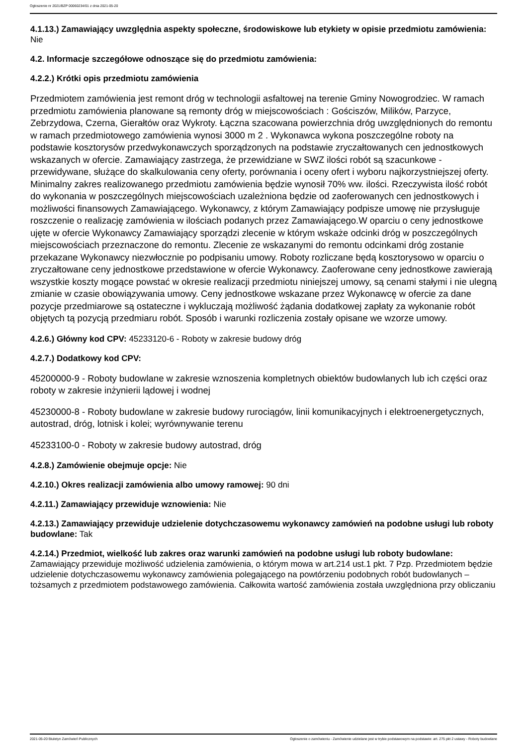Ogłoszenie nr 2021/BZP 00060234/01 z dnia 2021-05-20
4.1.13.) Zamawiający uwzględnia aspekty społeczne, środowiskowe lub etykiety w opisie przedmiotu zamówienia: Nie
4.2. Informacje szczegółowe odnoszące się do przedmiotu zamówienia:
4.2.2.) Krótki opis przedmiotu zamówienia
Przedmiotem zamówienia jest remont dróg w technologii asfaltowej na terenie Gminy Nowogrodziec. W ramach przedmiotu zamówienia planowane są remonty dróg w miejscowościach : Gościszów, Milików, Parzyce, Zebrzydowa, Czerna, Gierałtów oraz Wykroty. Łączna szacowana powierzchnia dróg uwzględnionych do remontu w ramach przedmiotowego zamówienia wynosi 3000 m 2 . Wykonawca wykona poszczególne roboty na podstawie kosztorysów przedwykonawczych sporządzonych na podstawie zryczałtowanych cen jednostkowych wskazanych w ofercie. Zamawiający zastrzega, że przewidziane w SWZ ilości robót są szacunkowe - przewidywane, służące do skalkulowania ceny oferty, porównania i oceny ofert i wyboru najkorzystniejszej oferty. Minimalny zakres realizowanego przedmiotu zamówienia będzie wynosił 70% ww. ilości. Rzeczywista ilość robót do wykonania w poszczególnych miejscowościach uzależniona będzie od zaoferowanych cen jednostkowych i możliwości finansowych Zamawiającego. Wykonawcy, z którym Zamawiający podpisze umowę nie przysługuje roszczenie o realizację zamówienia w ilościach podanych przez Zamawiającego.W oparciu o ceny jednostkowe ujęte w ofercie Wykonawcy Zamawiający sporządzi zlecenie w którym wskaże odcinki dróg w poszczególnych miejscowościach przeznaczone do remontu. Zlecenie ze wskazanymi do remontu odcinkami dróg zostanie przekazane Wykonawcy niezwłocznie po podpisaniu umowy. Roboty rozliczane będą kosztorysowo w oparciu o zryczałtowane ceny jednostkowe przedstawione w ofercie Wykonawcy. Zaoferowane ceny jednostkowe zawierają wszystkie koszty mogące powstać w okresie realizacji przedmiotu niniejszej umowy, są cenami stałymi i nie ulegną zmianie w czasie obowiązywania umowy. Ceny jednostkowe wskazane przez Wykonawcę w ofercie za dane pozycje przedmiarowe są ostateczne i wykluczają możliwość żądania dodatkowej zapłaty za wykonanie robót objętych tą pozycją przedmiaru robót. Sposób i warunki rozliczenia zostały opisane we wzorze umowy.
4.2.6.) Główny kod CPV: 45233120-6 - Roboty w zakresie budowy dróg
4.2.7.) Dodatkowy kod CPV:
45200000-9 - Roboty budowlane w zakresie wznoszenia kompletnych obiektów budowlanych lub ich części oraz roboty w zakresie inżynierii lądowej i wodnej
45230000-8 - Roboty budowlane w zakresie budowy rurociągów, linii komunikacyjnych i elektroenergetycznych, autostrad, dróg, lotnisk i kolei; wyrównywanie terenu
45233100-0 - Roboty w zakresie budowy autostrad, dróg
4.2.8.) Zamówienie obejmuje opcje: Nie
4.2.10.) Okres realizacji zamówienia albo umowy ramowej: 90 dni
4.2.11.) Zamawiający przewiduje wznowienia: Nie
4.2.13.) Zamawiający przewiduje udzielenie dotychczasowemu wykonawcy zamówień na podobne usługi lub roboty budowlane: Tak
4.2.14.) Przedmiot, wielkość lub zakres oraz warunki zamówień na podobne usługi lub roboty budowlane: Zamawiający przewiduje możliwość udzielenia zamówienia, o którym mowa w art.214 ust.1 pkt. 7 Pzp. Przedmiotem będzie udzielenie dotychczasowemu wykonawcy zamówienia polegającego na powtórzeniu podobnych robót budowlanych – tożsamych z przedmiotem podstawowego zamówienia. Całkowita wartość zamówienia została uwzględniona przy obliczaniu
2021-05-20 Biuletyn Zamówień Publicznych Ogłoszenie o zamówieniu - Zamówienie udzielane jest w trybie podstawowym na podstawie: art. 275 pkt 2 ustawy - Roboty budowlane